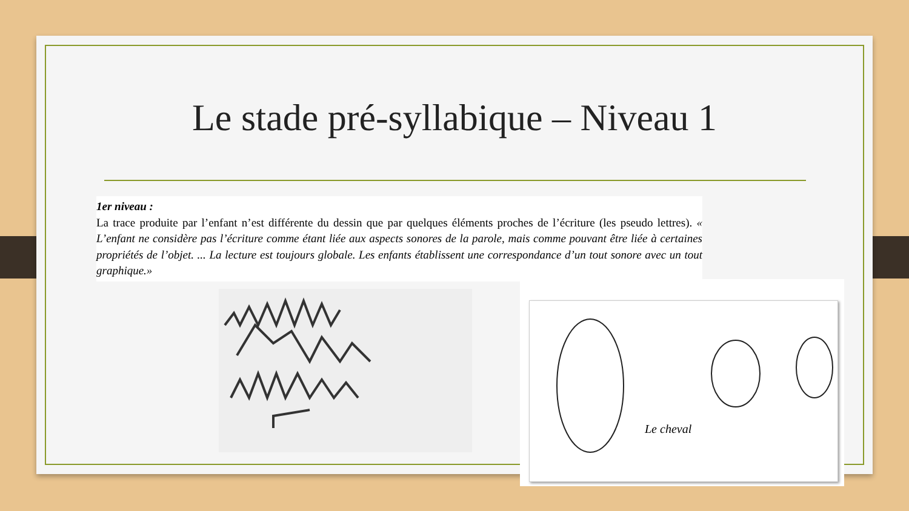Le stade pré-syllabique – Niveau 1
1er niveau :
La trace produite par l’enfant n’est différente du dessin que par quelques éléments proches de l’écriture (les pseudo lettres). « L’enfant ne considère pas l’écriture comme étant liée aux aspects sonores de la parole, mais comme pouvant être liée à certaines propriétés de l’objet. ... La lecture est toujours globale. Les enfants établissent une correspondance d’un tout sonore avec un tout graphique.»
Le cheval